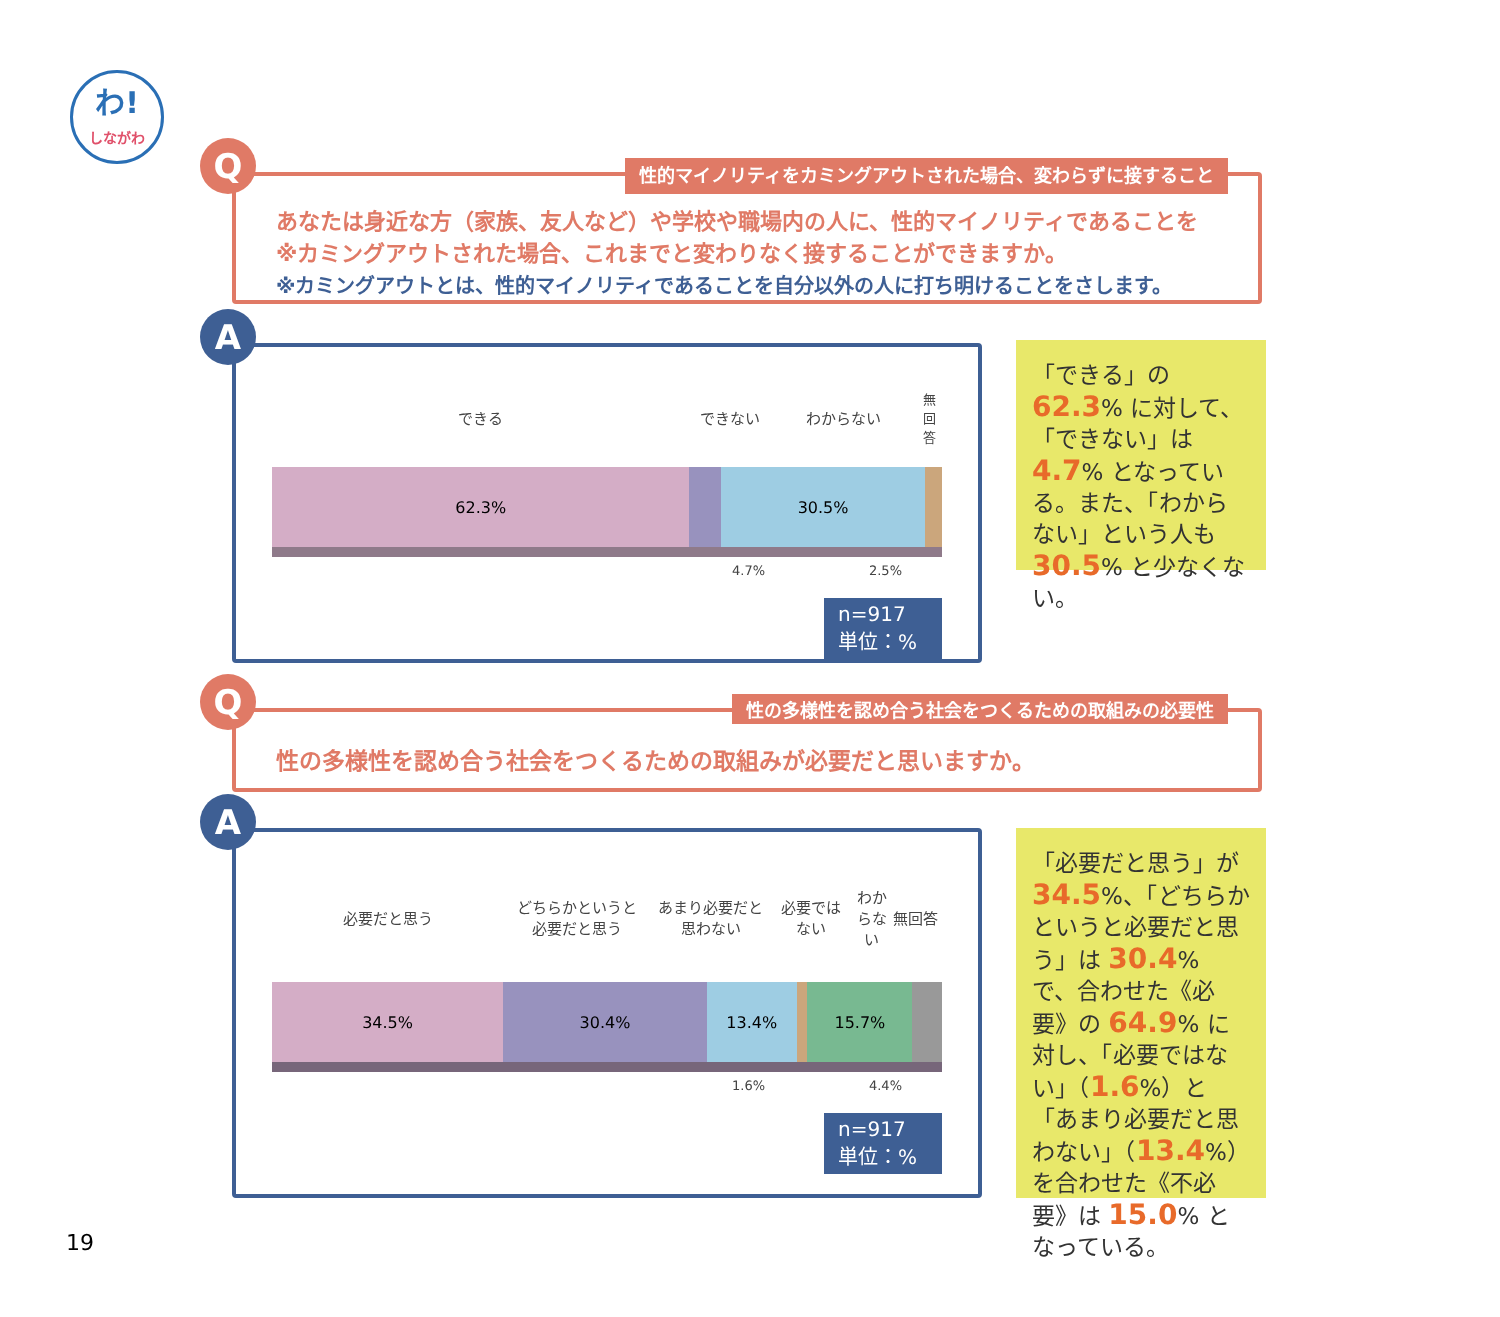わ!
しながわ
Q
性的マイノリティをカミングアウトされた場合、変わらずに接すること
あなたは身近な方（家族、友人など）や学校や職場内の人に、性的マイノリティであることを
※カミングアウトされた場合、これまでと変わりなく接することができますか。
※カミングアウトとは、性的マイノリティであることを自分以外の人に打ち明けることをさします。
A
できる できない わからない
無回答
62.3% 30.5%
4.7% 2.5%
n=917
単位：%
「できる」の 62.3% に対して、「できない」は 4.7% となっている。また、「わからない」という人も 30.5% と少なくない。
Q
性の多様性を認め合う社会をつくるための取組みの必要性
性の多様性を認め合う社会をつくるための取組みが必要だと思いますか。
A
必要だと思う
どちらかというと
必要だと思う
あまり必要だと
思わない
必要では
ない
わからない 無回答
34.5% 30.4% 13.4% 15.7%
1.6% 4.4%
n=917
単位：%
「必要だと思う」が 34.5%、「どちらかというと必要だと思う」は 30.4% で、合わせた《必要》の 64.9% に対し、「必要ではない」（1.6%）と「あまり必要だと思わない」（13.4%）を合わせた《不必要》は 15.0% となっている。
19